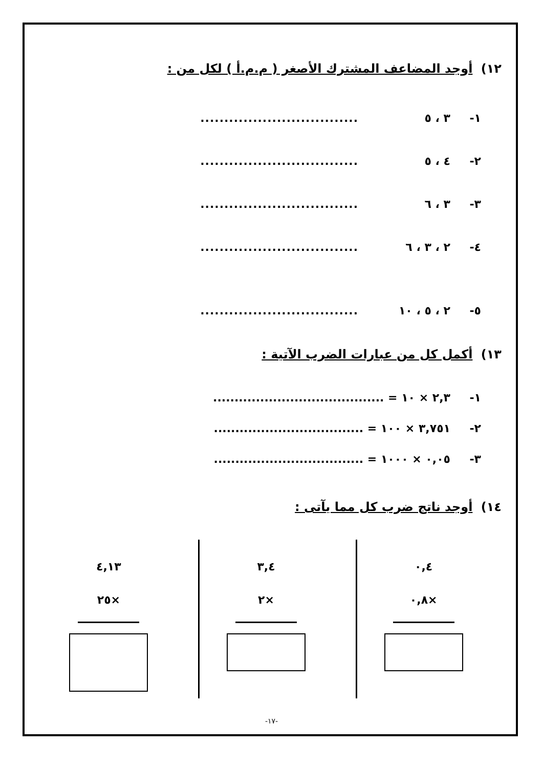١٢) أوجد المضاعف المشترك الأصغر ( م.م.أ ) لكل من :
١- ٣ ، ٥.................................
٢- ٤ ، ٥.................................
٣- ٣ ، ٦.................................
٤- ٢ ، ٣ ، ٦.................................
٥- ٢ ، ٥ ، ١٠.................................
١٣) أكمل كل من عبارات الضرب الآتية :
١- ٢,٣ × ١٠ = ........................................
٢- ٣,٧٥١ × ١٠٠ = ...................................
٣- ٠,٠٥ × ١٠٠٠ = ...................................
١٤) أوجد ناتج ضرب كل مما يآتى :
٠,٤
×٠,٨
٣,٤
×٢
٤,١٣
×٢٥
-١٧-